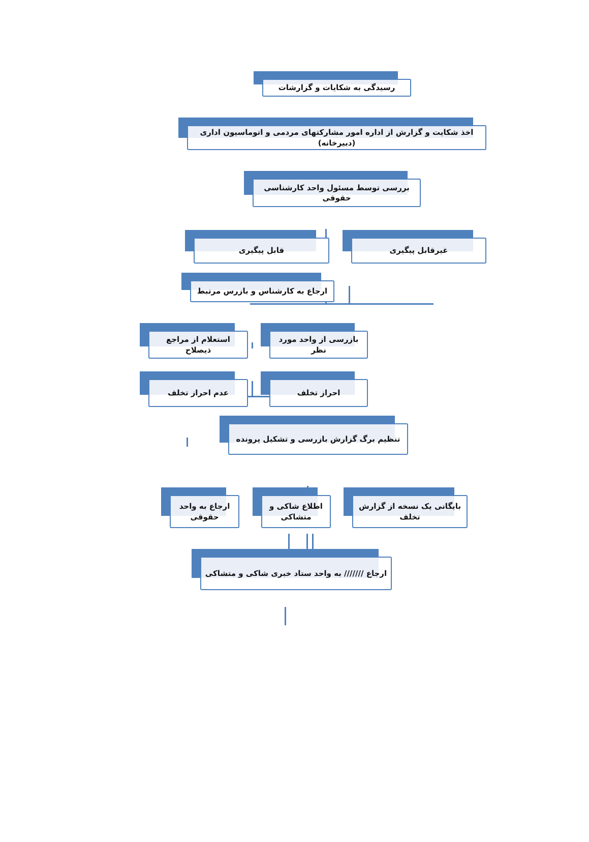رسیدگی به شکایات و گزارشات
اخذ شکایت و گزارش از اداره امور مشارکتهای مردمی و اتوماسیون اداری (دبیرخانه)
بررسی توسط مسئول واحد کارشناسی حقوقی
غیرقابل پیگیری قابل پیگیری
ارجاع به کارشناس و بازرس مرتبط
بازرسی از واحد مورد نظر
استعلام از مراجع ذیصلاح
احراز تخلف عدم احراز تخلف
تنظیم برگ گزارش بازرسی و تشکیل پرونده
بایگانی یک نسخه از گزارش تخلف
اطلاع شاکی و متشاکی
ارجاع به واحد حقوقی
ارجاع /////// به واحد ستاد خبری شاکی و متشاکی